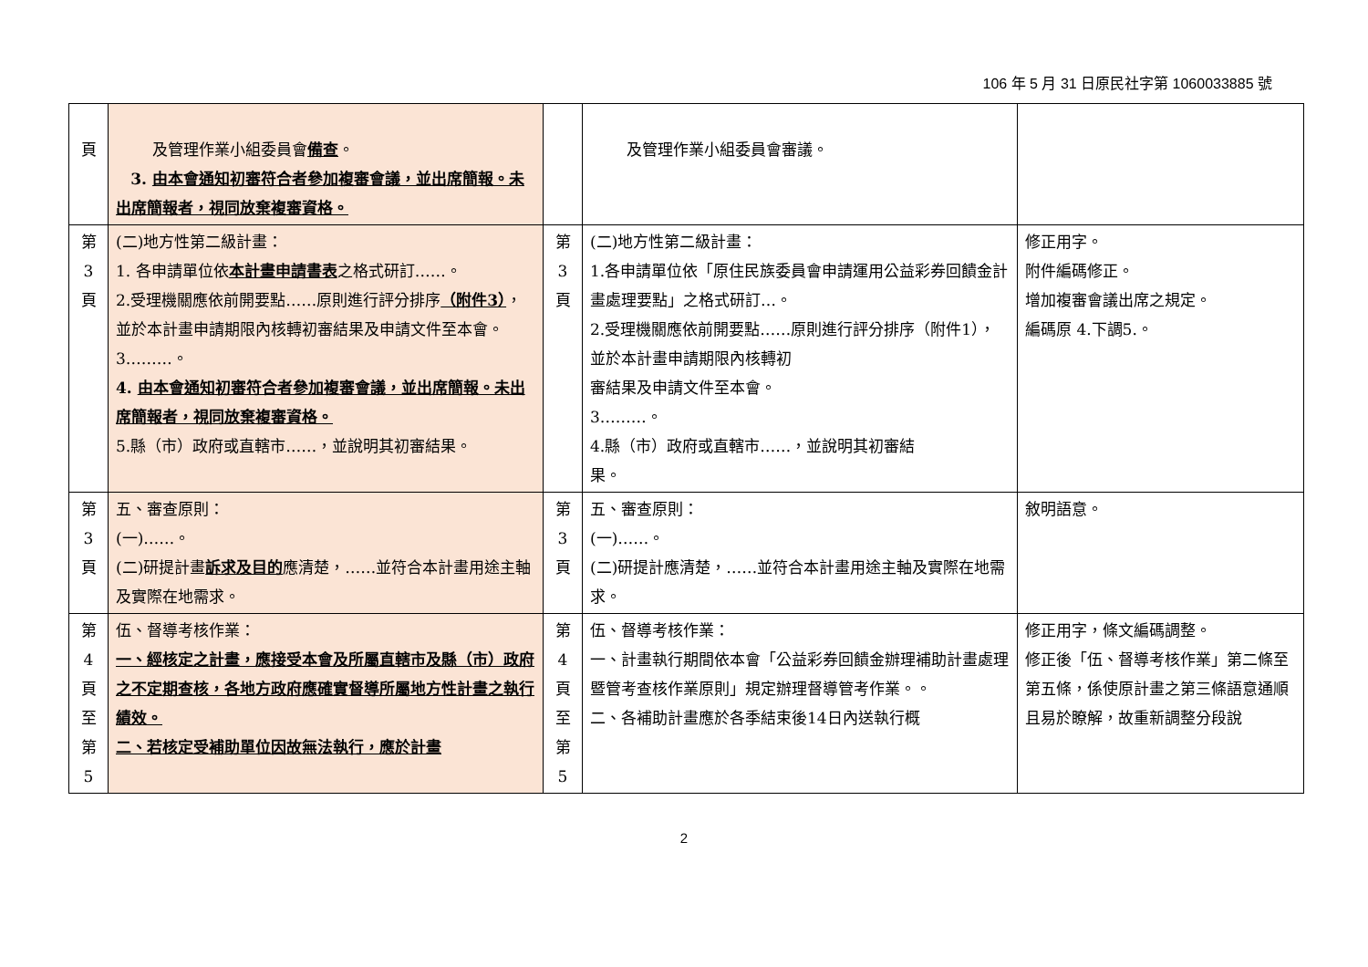106 年 5 月 31 日原民社字第 1060033885 號
| 頁 | 及管理作業小組委員會 備查 。 3. 由本會通知初審符合者參加複審會議，並出席簡報。未出席簡報者，視同放棄複審資格。 | | 及管理作業小組委員會審議。 | |
| 第 3 頁 | (二)地方性第二級計畫： 1. 各申請單位依 本計畫申請書表 之格式研訂……。 2.受理機關應依前開要點……原則進行評分排序 （附件3） ，並於本計畫申請期限內核轉初審結果及申請文件至本會。 3………。 4. 由本會通知初審符合者參加複審會議，並出席簡報。未出席簡報者，視同放棄複審資格。 5.縣（市）政府或直轄市……，並說明其初審結果。 | 第 3 頁 | (二)地方性第二級計畫： 1.各申請單位依「原住民族委員會申請運用公益彩券回饋金計畫處理要點」之格式研訂…。 2.受理機關應依前開要點……原則進行評分排序（附件1），並於本計畫申請期限內核轉初 審結果及申請文件至本會。 3………。 4.縣（市）政府或直轄市……，並說明其初審結 果。 | 修正用字。 附件編碼修正。 增加複審會議出席之規定。 編碼原 4.下調5.。 |
| 第 3 頁 | 五、審查原則： (一)……。 (二)研提計畫 訴求及目的 應清楚，……並符合本計畫用途主軸及實際在地需求。 | 第 3 頁 | 五、審查原則： (一)……。 (二)研提計應清楚，……並符合本計畫用途主軸及實際在地需求。 | 敘明語意。 |
| 第 4 頁 至 第 5 | 伍、督導考核作業： 一、經核定之計畫，應接受本會及所屬直轄市及縣（市）政府之不定期查核，各地方政府應確實督導所屬地方性計畫之執行績效。 二、若核定受補助單位因故無法執行，應於計畫 | 第 4 頁 至 第 5 | 伍、督導考核作業： 一、計畫執行期間依本會「公益彩券回饋金辦理補助計畫處理暨管考查核作業原則」規定辦理督導管考作業。。 二、各補助計畫應於各季結束後14日內送執行概 | 修正用字，條文編碼調整。 修正後「伍、督導考核作業」第二條至第五條，係使原計畫之第三條語意通順且易於瞭解，故重新調整分段說 |
2